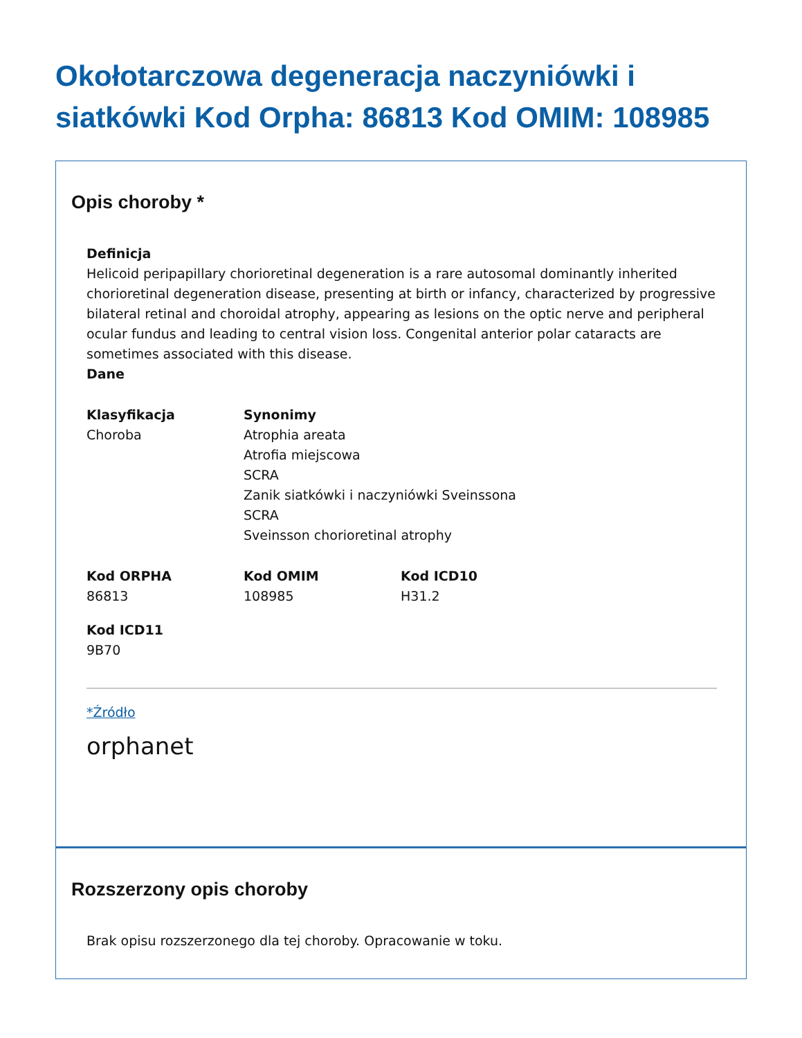Okołotarczowa degeneracja naczyniówki i siatkówki Kod Orpha: 86813 Kod OMIM: 108985
Opis choroby *
Definicja
Helicoid peripapillary chorioretinal degeneration is a rare autosomal dominantly inherited chorioretinal degeneration disease, presenting at birth or infancy, characterized by progressive bilateral retinal and choroidal atrophy, appearing as lesions on the optic nerve and peripheral ocular fundus and leading to central vision loss. Congenital anterior polar cataracts are sometimes associated with this disease.
Dane
Klasyfikacja
Choroba
Synonimy
Atrophia areata
Atrofia miejscowa
SCRA
Zanik siatkówki i naczyniówki Sveinssona
SCRA
Sveinsson chorioretinal atrophy
Kod ORPHA
86813
Kod OMIM
108985
Kod ICD10
H31.2
Kod ICD11
9B70
*Źródło
orphanet
Rozszerzony opis choroby
Brak opisu rozszerzonego dla tej choroby. Opracowanie w toku.